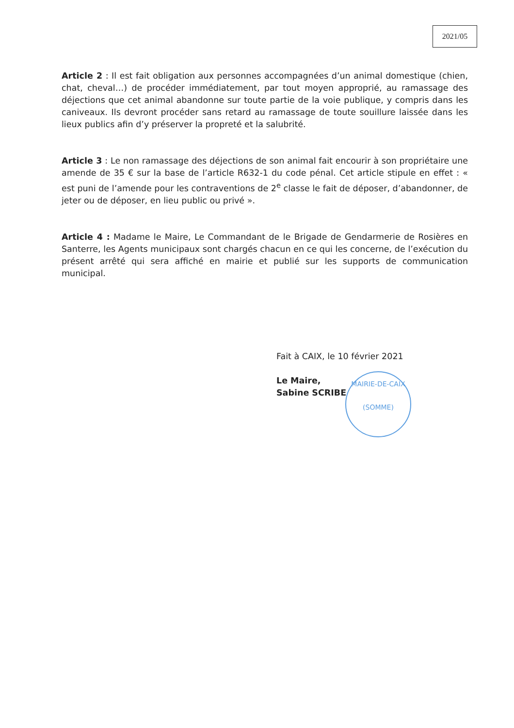2021/05
Article 2 : Il est fait obligation aux personnes accompagnées d’un animal domestique (chien, chat, cheval…) de procéder immédiatement, par tout moyen approprié, au ramassage des déjections que cet animal abandonne sur toute partie de la voie publique, y compris dans les caniveaux. Ils devront procéder sans retard au ramassage de toute souillure laissée dans les lieux publics afin d’y préserver la propreté et la salubrité.
Article 3 : Le non ramassage des déjections de son animal fait encourir à son propriétaire une amende de 35 € sur la base de l’article R632-1 du code pénal. Cet article stipule en effet : « est puni de l’amende pour les contraventions de 2<sup>e</sup> classe le fait de déposer, d’abandonner, de jeter ou de déposer, en lieu public ou privé ».
Article 4 : Madame le Maire, Le Commandant de le Brigade de Gendarmerie de Rosières en Santerre, les Agents municipaux sont chargés chacun en ce qui les concerne, de l’exécution du présent arrêté qui sera affiché en mairie et publié sur les supports de communication municipal.
MAIRIE-DE-CAIX
(SOMME)
Fait à CAIX, le 10 février 2021
Le Maire,
Sabine SCRIBE